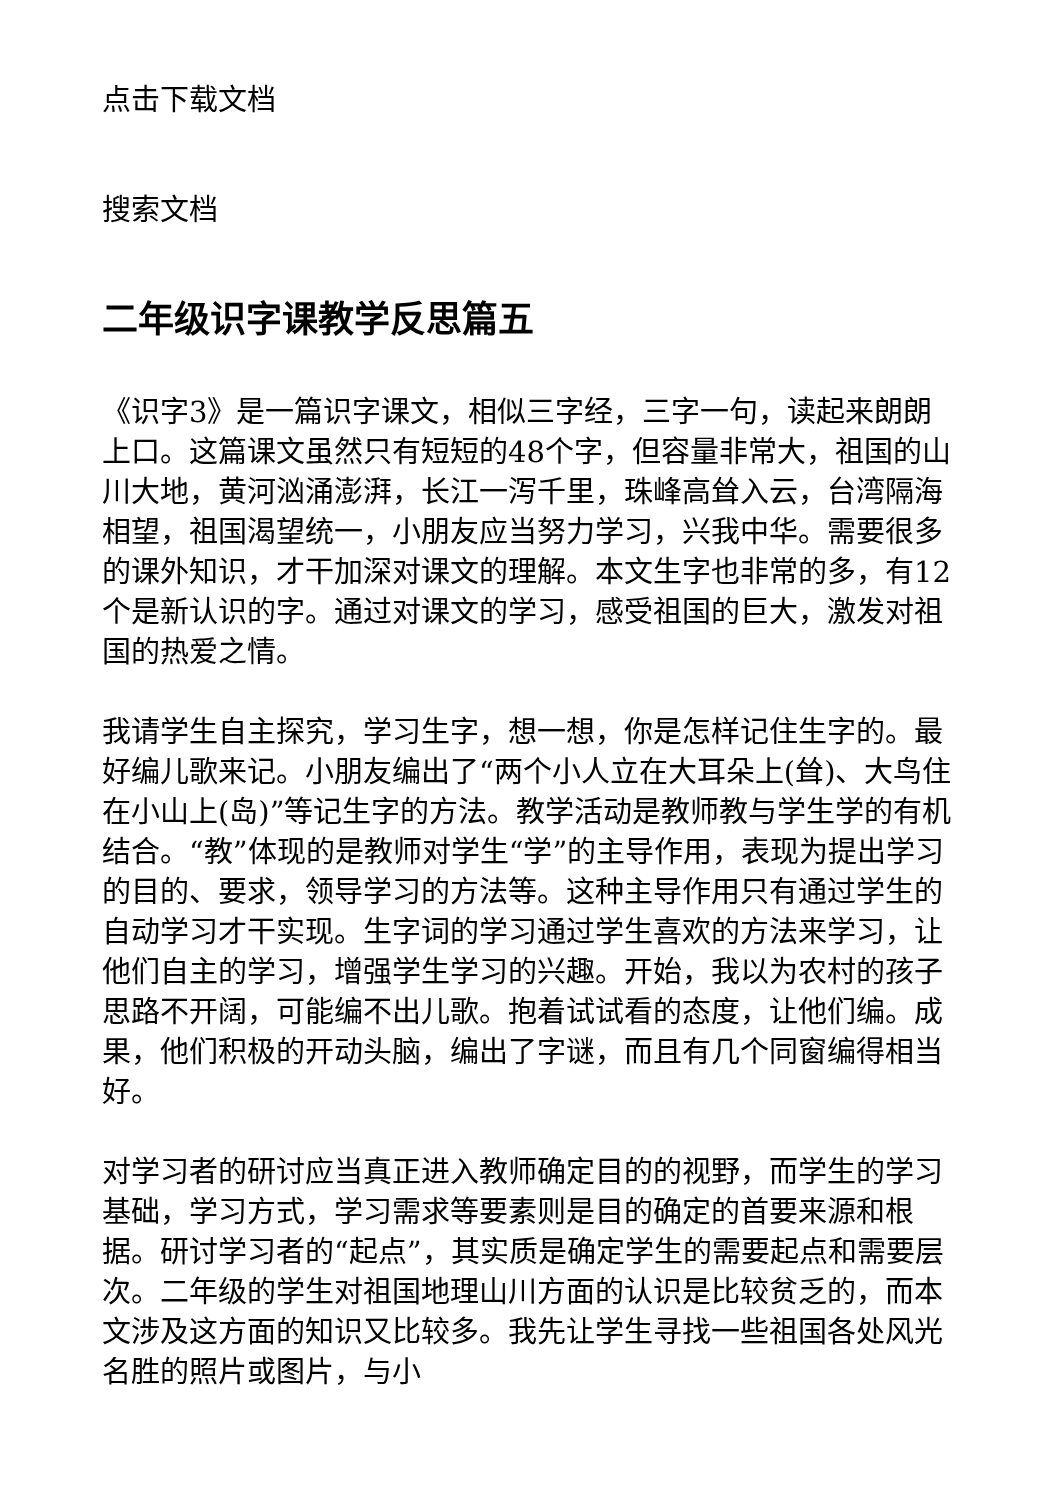点击下载文档
搜索文档
二年级识字课教学反思篇五
《识字3》是一篇识字课文，相似三字经，三字一句，读起来朗朗上口。这篇课文虽然只有短短的48个字，但容量非常大，祖国的山川大地，黄河汹涌澎湃，长江一泻千里，珠峰高耸入云，台湾隔海相望，祖国渴望统一，小朋友应当努力学习，兴我中华。需要很多的课外知识，才干加深对课文的理解。本文生字也非常的多，有12个是新认识的字。通过对课文的学习，感受祖国的巨大，激发对祖国的热爱之情。
我请学生自主探究，学习生字，想一想，你是怎样记住生字的。最好编儿歌来记。小朋友编出了“两个小人立在大耳朵上(耸)、大鸟住在小山上(岛)”等记生字的方法。教学活动是教师教与学生学的有机结合。“教”体现的是教师对学生“学”的主导作用，表现为提出学习的目的、要求，领导学习的方法等。这种主导作用只有通过学生的自动学习才干实现。生字词的学习通过学生喜欢的方法来学习，让他们自主的学习，增强学生学习的兴趣。开始，我以为农村的孩子思路不开阔，可能编不出儿歌。抱着试试看的态度，让他们编。成果，他们积极的开动头脑，编出了字谜，而且有几个同窗编得相当好。
对学习者的研讨应当真正进入教师确定目的的视野，而学生的学习基础，学习方式，学习需求等要素则是目的确定的首要来源和根据。研讨学习者的“起点”，其实质是确定学生的需要起点和需要层次。二年级的学生对祖国地理山川方面的认识是比较贫乏的，而本文涉及这方面的知识又比较多。我先让学生寻找一些祖国各处风光名胜的照片或图片，与小